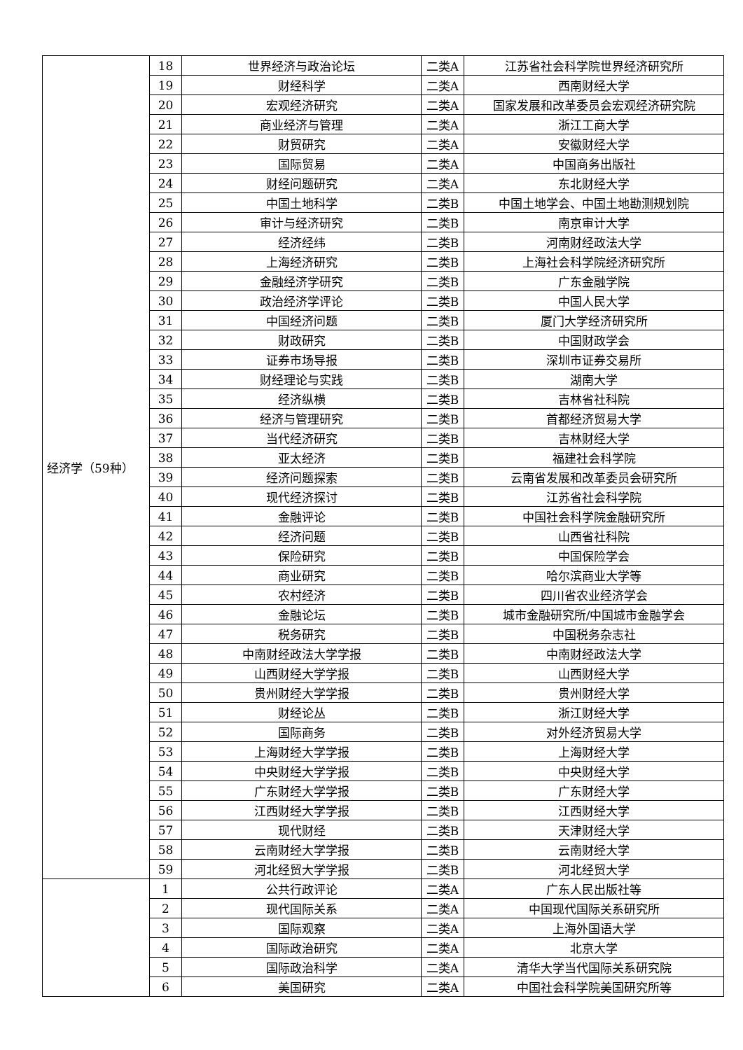| 经济学（59种） | 18 | 世界经济与政治论坛 | 二类A | 江苏省社会科学院世界经济研究所 |
| | 19 | 财经科学 | 二类A | 西南财经大学 |
| | 20 | 宏观经济研究 | 二类A | 国家发展和改革委员会宏观经济研究院 |
| | 21 | 商业经济与管理 | 二类A | 浙江工商大学 |
| | 22 | 财贸研究 | 二类A | 安徽财经大学 |
| | 23 | 国际贸易 | 二类A | 中国商务出版社 |
| | 24 | 财经问题研究 | 二类A | 东北财经大学 |
| | 25 | 中国土地科学 | 二类B | 中国土地学会、中国土地勘测规划院 |
| | 26 | 审计与经济研究 | 二类B | 南京审计大学 |
| | 27 | 经济经纬 | 二类B | 河南财经政法大学 |
| | 28 | 上海经济研究 | 二类B | 上海社会科学院经济研究所 |
| | 29 | 金融经济学研究 | 二类B | 广东金融学院 |
| | 30 | 政治经济学评论 | 二类B | 中国人民大学 |
| | 31 | 中国经济问题 | 二类B | 厦门大学经济研究所 |
| | 32 | 财政研究 | 二类B | 中国财政学会 |
| | 33 | 证券市场导报 | 二类B | 深圳市证券交易所 |
| | 34 | 财经理论与实践 | 二类B | 湖南大学 |
| | 35 | 经济纵横 | 二类B | 吉林省社科院 |
| | 36 | 经济与管理研究 | 二类B | 首都经济贸易大学 |
| | 37 | 当代经济研究 | 二类B | 吉林财经大学 |
| | 38 | 亚太经济 | 二类B | 福建社会科学院 |
| | 39 | 经济问题探索 | 二类B | 云南省发展和改革委员会研究所 |
| | 40 | 现代经济探讨 | 二类B | 江苏省社会科学院 |
| | 41 | 金融评论 | 二类B | 中国社会科学院金融研究所 |
| | 42 | 经济问题 | 二类B | 山西省社科院 |
| | 43 | 保险研究 | 二类B | 中国保险学会 |
| | 44 | 商业研究 | 二类B | 哈尔滨商业大学等 |
| | 45 | 农村经济 | 二类B | 四川省农业经济学会 |
| | 46 | 金融论坛 | 二类B | 城市金融研究所/中国城市金融学会 |
| | 47 | 税务研究 | 二类B | 中国税务杂志社 |
| | 48 | 中南财经政法大学学报 | 二类B | 中南财经政法大学 |
| | 49 | 山西财经大学学报 | 二类B | 山西财经大学 |
| | 50 | 贵州财经大学学报 | 二类B | 贵州财经大学 |
| | 51 | 财经论丛 | 二类B | 浙江财经大学 |
| | 52 | 国际商务 | 二类B | 对外经济贸易大学 |
| | 53 | 上海财经大学学报 | 二类B | 上海财经大学 |
| | 54 | 中央财经大学学报 | 二类B | 中央财经大学 |
| | 55 | 广东财经大学学报 | 二类B | 广东财经大学 |
| | 56 | 江西财经大学学报 | 二类B | 江西财经大学 |
| | 57 | 现代财经 | 二类B | 天津财经大学 |
| | 58 | 云南财经大学学报 | 二类B | 云南财经大学 |
| | 59 | 河北经贸大学学报 | 二类B | 河北经贸大学 |
| | 1 | 公共行政评论 | 二类A | 广东人民出版社等 |
| | 2 | 现代国际关系 | 二类A | 中国现代国际关系研究所 |
| | 3 | 国际观察 | 二类A | 上海外国语大学 |
| | 4 | 国际政治研究 | 二类A | 北京大学 |
| | 5 | 国际政治科学 | 二类A | 清华大学当代国际关系研究院 |
| | 6 | 美国研究 | 二类A | 中国社会科学院美国研究所等 |